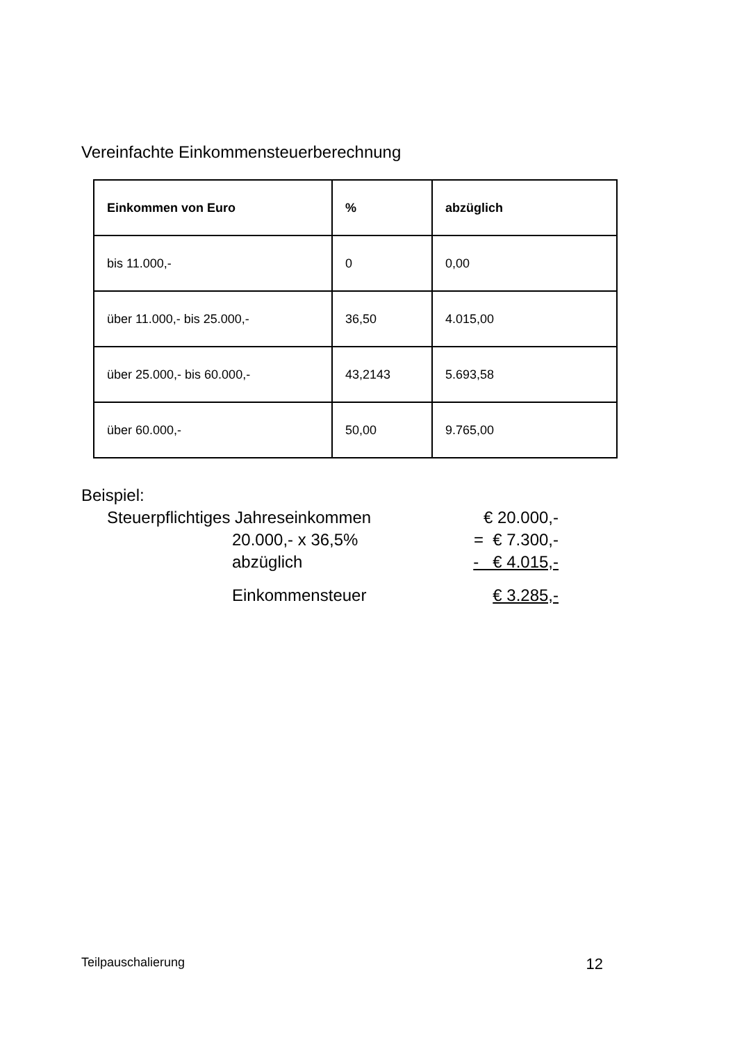Vereinfachte Einkommensteuerberechnung
| Einkommen von Euro | % | abzüglich |
| --- | --- | --- |
| bis 11.000,- | 0 | 0,00 |
| über 11.000,- bis 25.000,- | 36,50 | 4.015,00 |
| über 25.000,- bis 60.000,- | 43,2143 | 5.693,58 |
| über 60.000,- | 50,00 | 9.765,00 |
Beispiel:
Steuerpflichtiges Jahreseinkommen € 20.000,-
20.000,- x 36,5% = € 7.300,-
abzüglich - € 4.015,-
Einkommensteuer € 3.285,-
Teilpauschalierung 12